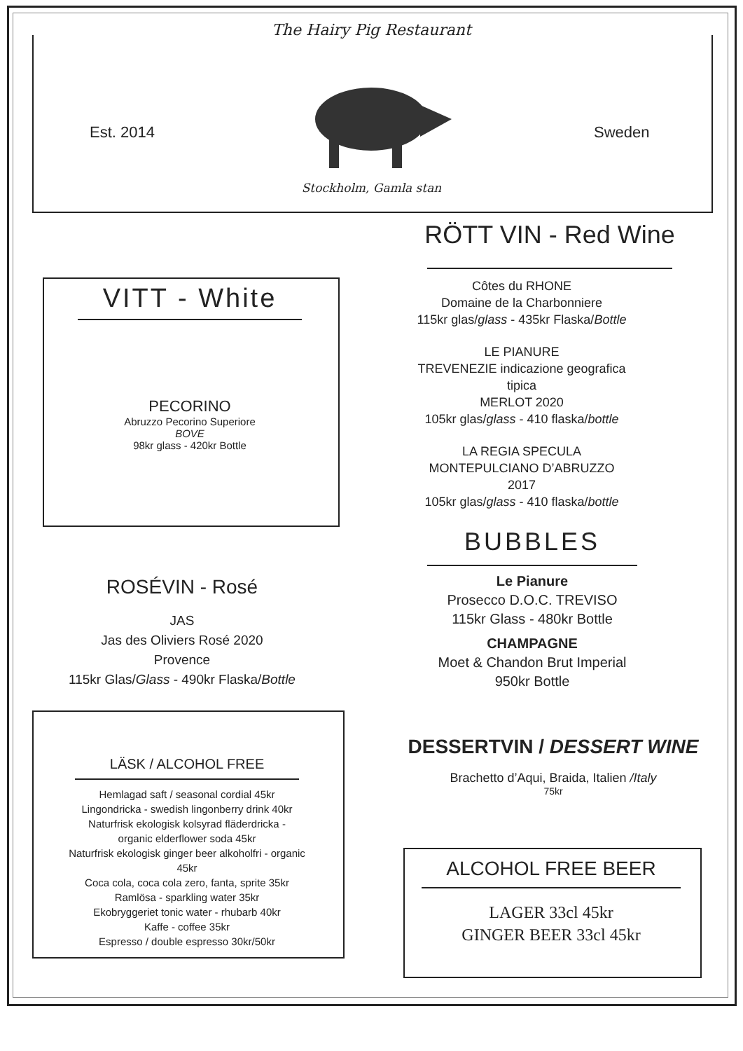The Hairy Pig Restaurant
Est. 2014 Sweden
Stockholm, Gamla stan
VITT - White
PECORINO
Abruzzo Pecorino Superiore
BOVE
98kr glass - 420kr Bottle
ROSÉVIN - Rosé
JAS
Jas des Oliviers Rosé 2020
Provence
115kr Glas/Glass - 490kr Flaska/Bottle
LÄSK / ALCOHOL FREE
Hemlagad saft / seasonal cordial 45kr
Lingondricka - swedish lingonberry drink 40kr
Naturfrisk ekologisk kolsyrad fläderdricka -
organic elderflower soda 45kr
Naturfrisk ekologisk ginger beer alkoholfri - organic
45kr
Coca cola, coca cola zero, fanta, sprite 35kr
Ramlösa - sparkling water 35kr
Ekobryggeriet tonic water - rhubarb 40kr
Kaffe - coffee 35kr
Espresso / double espresso 30kr/50kr
RÖTT VIN - Red Wine
Côtes du RHONE
Domaine de la Charbonniere
115kr glas/glass - 435kr Flaska/Bottle
LE PIANURE
TREVENEZIE indicazione geografica
tipica
MERLOT 2020
105kr glas/glass - 410 flaska/bottle
LA REGIA SPECULA
MONTEPULCIANO D’ABRUZZO
2017
105kr glas/glass - 410 flaska/bottle
BUBBLES
Le Pianure
Prosecco D.O.C. TREVISO
115kr Glass - 480kr Bottle
CHAMPAGNE
Moet & Chandon Brut Imperial
950kr Bottle
DESSERTVIN / DESSERT WINE
Brachetto d’Aqui, Braida, Italien /Italy
75kr
ALCOHOL FREE BEER
LAGER 33cl 45kr
GINGER BEER 33cl 45kr